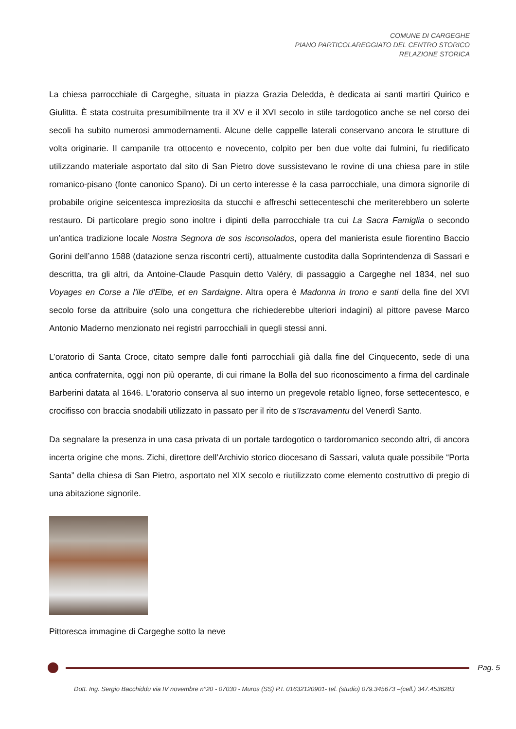COMUNE DI CARGEGHE
PIANO PARTICOLAREGGIATO DEL CENTRO STORICO
RELAZIONE STORICA
La chiesa parrocchiale di Cargeghe, situata in piazza Grazia Deledda, è dedicata ai santi martiri Quirico e Giulitta. È stata costruita presumibilmente tra il XV e il XVI secolo in stile tardogotico anche se nel corso dei secoli ha subito numerosi ammodernamenti. Alcune delle cappelle laterali conservano ancora le strutture di volta originarie. Il campanile tra ottocento e novecento, colpito per ben due volte dai fulmini, fu riedificato utilizzando materiale asportato dal sito di San Pietro dove sussistevano le rovine di una chiesa pare in stile romanico-pisano (fonte canonico Spano). Di un certo interesse è la casa parrocchiale, una dimora signorile di probabile origine seicentesca impreziosita da stucchi e affreschi settecenteschi che meriterebbero un solerte restauro. Di particolare pregio sono inoltre i dipinti della parrocchiale tra cui La Sacra Famiglia o secondo un’antica tradizione locale Nostra Segnora de sos isconsolados, opera del manierista esule fiorentino Baccio Gorini dell’anno 1588 (datazione senza riscontri certi), attualmente custodita dalla Soprintendenza di Sassari e descritta, tra gli altri, da Antoine-Claude Pasquin detto Valéry, di passaggio a Cargeghe nel 1834, nel suo Voyages en Corse a l'ile d'Elbe, et en Sardaigne. Altra opera è Madonna in trono e santi della fine del XVI secolo forse da attribuire (solo una congettura che richiederebbe ulteriori indagini) al pittore pavese Marco Antonio Maderno menzionato nei registri parrocchiali in quegli stessi anni.
L’oratorio di Santa Croce, citato sempre dalle fonti parrocchiali già dalla fine del Cinquecento, sede di una antica confraternita, oggi non più operante, di cui rimane la Bolla del suo riconoscimento a firma del cardinale Barberini datata al 1646. L'oratorio conserva al suo interno un pregevole retablo ligneo, forse settecentesco, e crocifisso con braccia snodabili utilizzato in passato per il rito de s’Iscravamentu del Venerdì Santo.
Da segnalare la presenza in una casa privata di un portale tardogotico o tardoromanico secondo altri, di ancora incerta origine che mons. Zichi, direttore dell’Archivio storico diocesano di Sassari, valuta quale possibile “Porta Santa” della chiesa di San Pietro, asportato nel XIX secolo e riutilizzato come elemento costruttivo di pregio di una abitazione signorile.
Pittoresca immagine di Cargeghe sotto la neve
Pag. 5
Dott. Ing. Sergio Bacchiddu via IV novembre n°20 - 07030 - Muros (SS) P.I. 01632120901- tel. (studio) 079.345673 –(cell.) 347.4536283